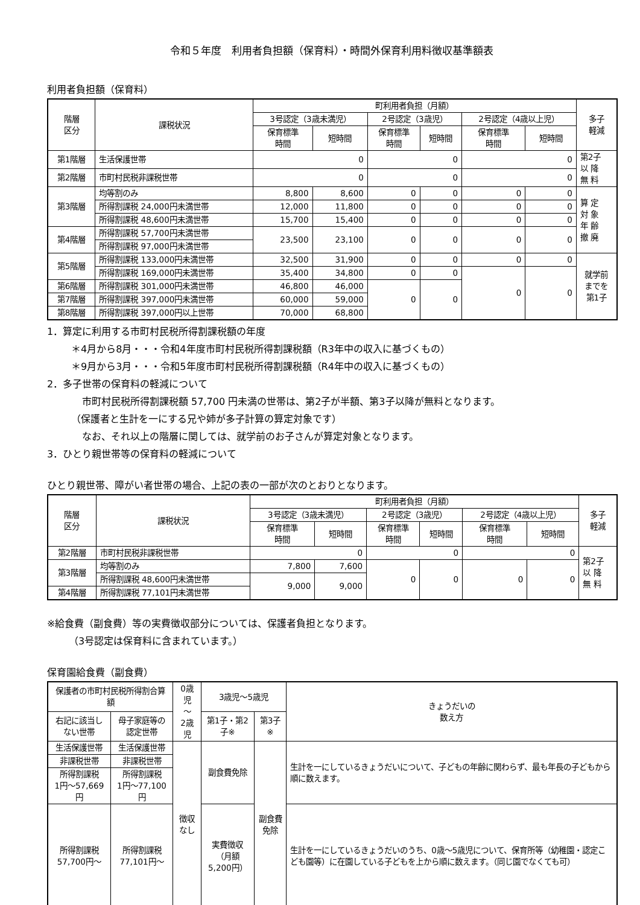令和５年度　利用者負担額（保育料）・時間外保育利用料徴収基準額表
利用者負担額（保育料）
| 階層 区分 | 課税状況 | 町利用者負担（月額） | | | | | | 多子 軽減 |
| --- | --- | --- | --- | --- | --- | --- | --- | --- |
| | | 3号認定（3歳未満児） | | 2号認定（3歳児） | | 2号認定（4歳以上児） | | |
| | | 保育標準 時間 | 短時間 | 保育標準 時間 | 短時間 | 保育標準 時間 | 短時間 | |
| 第1階層 | 生活保護世帯 | 0 | | 0 | | 0 | | 第2子 以 降 無 料 |
| 第2階層 | 市町村民税非課税世帯 | 0 | | 0 | | 0 | | |
| 第3階層 | 均等割のみ | 8,800 | 8,600 | 0 | 0 | 0 | 0 | 算 定 対 象 年 齢 撤 廃 |
| | 所得割課税 24,000円未満世帯 | 12,000 | 11,800 | 0 | 0 | 0 | 0 | |
| | 所得割課税 48,600円未満世帯 | 15,700 | 15,400 | 0 | 0 | 0 | 0 | |
| 第4階層 | 所得割課税 57,700円未満世帯 | 23,500 | 23,100 | 0 | 0 | 0 | 0 | |
| | 所得割課税 97,000円未満世帯 | | | | | | | |
| 第5階層 | 所得割課税 133,000円未満世帯 | 32,500 | 31,900 | 0 | 0 | 0 | 0 | 就学前 までを 第1子 |
| | 所得割課税 169,000円未満世帯 | 35,400 | 34,800 | 0 | 0 | 0 | 0 | |
| 第6階層 | 所得割課税 301,000円未満世帯 | 46,800 | 46,000 | 0 | 0 | | | |
| 第7階層 | 所得割課税 397,000円未満世帯 | 60,000 | 59,000 | | | | | |
| 第8階層 | 所得割課税 397,000円以上世帯 | 70,000 | 68,800 | | | | | |
1．算定に利用する市町村民税所得割課税額の年度
＊4月から8月・・・令和4年度市町村民税所得割課税額（R3年中の収入に基づくもの）
＊9月から3月・・・令和5年度市町村民税所得割課税額（R4年中の収入に基づくもの）
2．多子世帯の保育料の軽減について
市町村民税所得割課税額 57,700 円未満の世帯は、第2子が半額、第3子以降が無料となります。
（保護者と生計を一にする兄や姉が多子計算の算定対象です）
なお、それ以上の階層に関しては、就学前のお子さんが算定対象となります。
3．ひとり親世帯等の保育料の軽減について
ひとり親世帯、障がい者世帯の場合、上記の表の一部が次のとおりとなります。
| 階層 区分 | 課税状況 | 町利用者負担（月額） | | | | | | 多子 軽減 |
| --- | --- | --- | --- | --- | --- | --- | --- | --- |
| | | 3号認定（3歳未満児） | | 2号認定（3歳児） | | 2号認定（4歳以上児） | | |
| | | 保育標準 時間 | 短時間 | 保育標準 時間 | 短時間 | 保育標準 時間 | 短時間 | |
| 第2階層 | 市町村民税非課税世帯 | 0 | | 0 | | 0 | | 第2子 以 降 無 料 |
| 第3階層 | 均等割のみ | 7,800 | 7,600 | 0 | 0 | 0 | 0 | |
| | 所得割課税 48,600円未満世帯 | 9,000 | 9,000 | | | | | |
| 第4階層 | 所得割課税 77,101円未満世帯 | | | | | | | |
※給食費（副食費）等の実費徴収部分については、保護者負担となります。
（3号認定は保育料に含まれています。）
保育園給食費（副食費）
| 保護者の市町村民税所得割合算額 | | 0歳児 ～ 2歳児 | 3歳児～5歳児 | | きょうだいの 数え方 |
| --- | --- | --- | --- | --- | --- |
| 右記に該当しない世帯 | 母子家庭等の認定世帯 | | 第1子・第2子※ | 第3子※ | |
| 生活保護世帯 | 生活保護世帯 | 徴収なし | 副食費免除 | 副食費免除 | 生計を一にしているきょうだいについて、子どもの年齢に関わらず、最も年長の子どもから順に数えます。 |
| 非課税世帯 | 非課税世帯 | | | | |
| 所得割課税 1円～57,669円 | 所得割課税 1円～77,100円 | | | | |
| 所得割課税 57,700円～ | 所得割課税 77,101円～ | | 実費徴収 （月額 5,200円） | | 生計を一にしているきょうだいのうち、0歳～5歳児について、保育所等（幼稚園・認定こども園等）に在園している子どもを上から順に数えます。（同じ園でなくても可） |